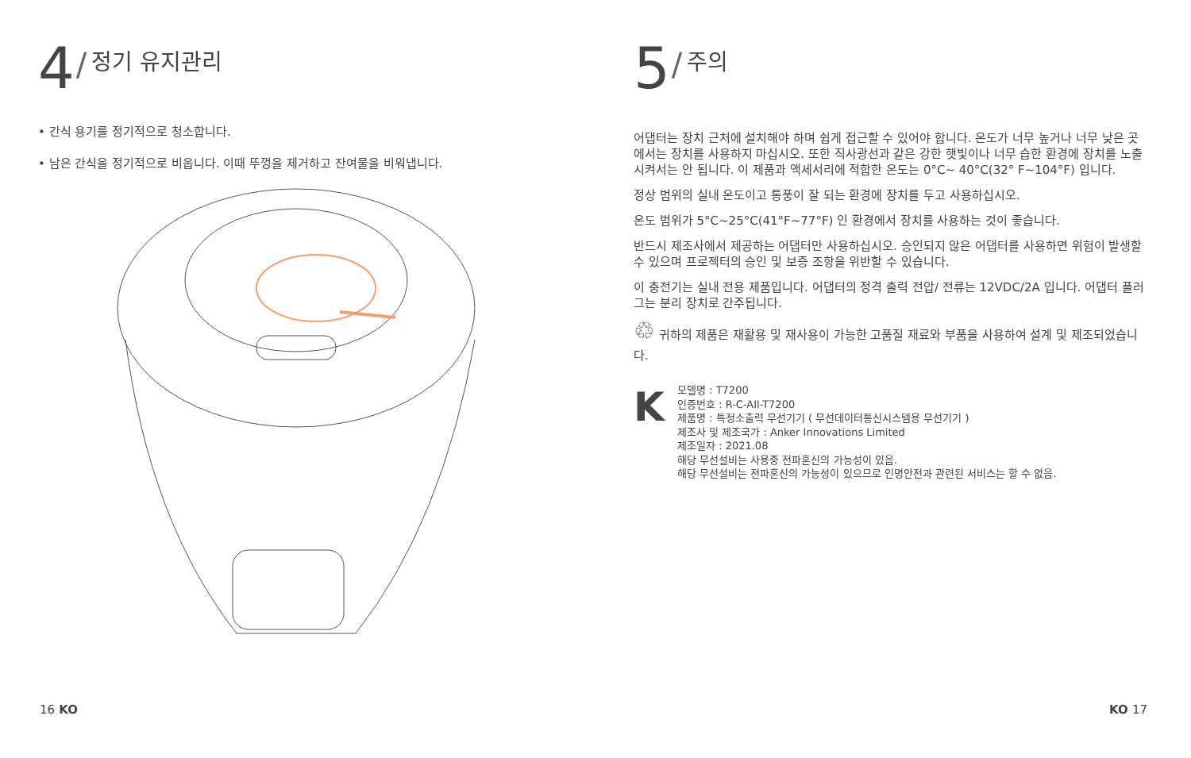4 / 정기 유지관리
• 간식 용기를 정기적으로 청소합니다.
• 남은 간식을 정기적으로 비웁니다. 이때 뚜껑을 제거하고 잔여물을 비워냅니다.
5 / 주의
어댑터는 장치 근처에 설치해야 하며 쉽게 접근할 수 있어야 합니다. 온도가 너무 높거나 너무 낮은 곳에서는 장치를 사용하지 마십시오. 또한 직사광선과 같은 강한 햇빛이나 너무 습한 환경에 장치를 노출시켜서는 안 됩니다. 이 제품과 액세서리에 적합한 온도는 0°C~ 40°C(32° F~104°F) 입니다.
정상 범위의 실내 온도이고 통풍이 잘 되는 환경에 장치를 두고 사용하십시오.
온도 범위가 5°C~25°C(41°F~77°F) 인 환경에서 장치를 사용하는 것이 좋습니다.
반드시 제조사에서 제공하는 어댑터만 사용하십시오. 승인되지 않은 어댑터를 사용하면 위험이 발생할 수 있으며 프로젝터의 승인 및 보증 조항을 위반할 수 있습니다.
이 충전기는 실내 전용 제품입니다. 어댑터의 정격 출력 전압/ 전류는 12VDC/2A 입니다. 어댑터 플러그는 분리 장치로 간주됩니다.
♲ 귀하의 제품은 재활용 및 재사용이 가능한 고품질 재료와 부품을 사용하여 설계 및 제조되었습니다.
K
모델명 : T7200
인증번호 : R-C-AIl-T7200
제품명 : 특정소출력 무선기기 ( 무선데이터통신시스템용 무선기기 )
제조사 및 제조국가 : Anker Innovations Limited
제조일자 : 2021.08
해당 무선설비는 사용중 전파혼신의 가능성이 있음.
해당 무선설비는 전파혼신의 가능성이 있으므로 인명안전과 관련된 서비스는 할 수 없음.
16 KO KO 17